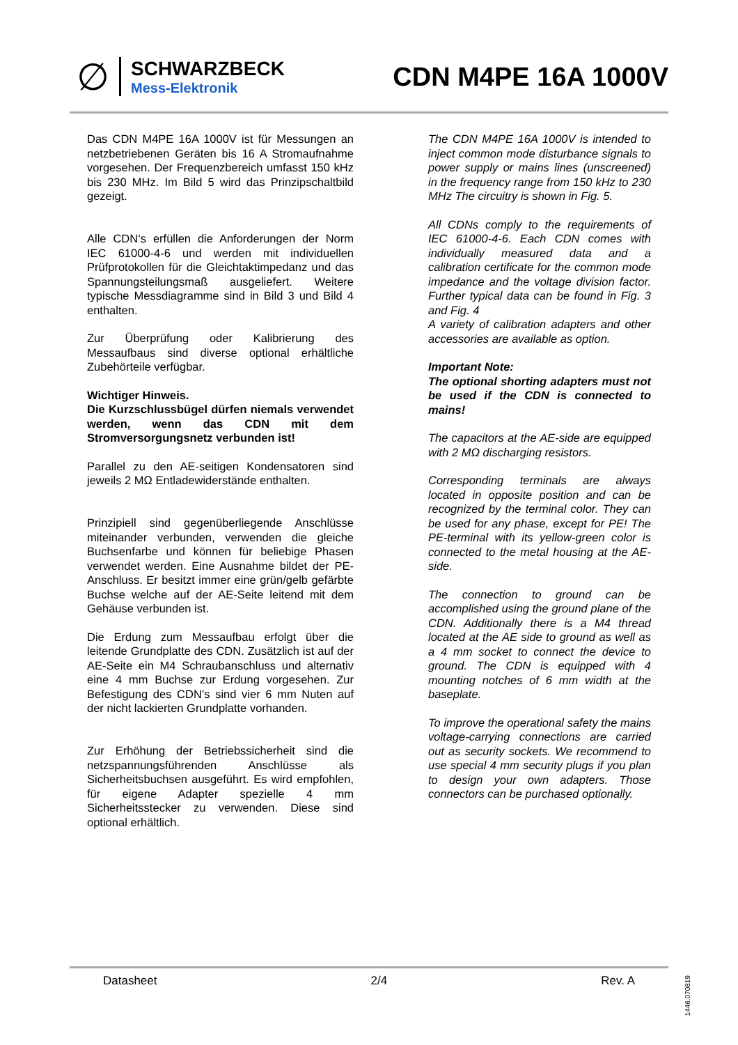∅
SCHWARZBECK
Mess-Elektronik
CDN M4PE 16A 1000V
Das CDN M4PE 16A 1000V ist für Messungen an netzbetriebenen Geräten bis 16 A Stromaufnahme vorgesehen. Der Frequenzbereich umfasst 150 kHz bis 230 MHz. Im Bild 5 wird das Prinzipschaltbild gezeigt.
Alle CDN‘s erfüllen die Anforderungen der Norm IEC 61000-4-6 und werden mit individuellen Prüfprotokollen für die Gleichtaktimpedanz und das Spannungsteilungsmaß ausgeliefert. Weitere typische Messdiagramme sind in Bild 3 und Bild 4 enthalten.
Zur Überprüfung oder Kalibrierung des Messaufbaus sind diverse optional erhältliche Zubehörteile verfügbar.
Wichtiger Hinweis.
Die Kurzschlussbügel dürfen niemals verwendet werden, wenn das CDN mit dem Stromversorgungsnetz verbunden ist!
Parallel zu den AE-seitigen Kondensatoren sind jeweils 2 MΩ Entladewiderstände enthalten.
Prinzipiell sind gegenüberliegende Anschlüsse miteinander verbunden, verwenden die gleiche Buchsenfarbe und können für beliebige Phasen verwendet werden. Eine Ausnahme bildet der PE-Anschluss. Er besitzt immer eine grün/gelb gefärbte Buchse welche auf der AE-Seite leitend mit dem Gehäuse verbunden ist.
Die Erdung zum Messaufbau erfolgt über die leitende Grundplatte des CDN. Zusätzlich ist auf der AE-Seite ein M4 Schraubanschluss und alternativ eine 4 mm Buchse zur Erdung vorgesehen. Zur Befestigung des CDN’s sind vier 6 mm Nuten auf der nicht lackierten Grundplatte vorhanden.
Zur Erhöhung der Betriebssicherheit sind die netzspannungsführenden Anschlüsse als Sicherheitsbuchsen ausgeführt. Es wird empfohlen, für eigene Adapter spezielle 4 mm Sicherheitsstecker zu verwenden. Diese sind optional erhältlich.
The CDN M4PE 16A 1000V is intended to inject common mode disturbance signals to power supply or mains lines (unscreened) in the frequency range from 150 kHz to 230 MHz The circuitry is shown in Fig. 5.
All CDNs comply to the requirements of IEC 61000-4-6. Each CDN comes with individually measured data and a calibration certificate for the common mode impedance and the voltage division factor. Further typical data can be found in Fig. 3 and Fig. 4
A variety of calibration adapters and other accessories are available as option.
Important Note:
The optional shorting adapters must not be used if the CDN is connected to mains!
The capacitors at the AE-side are equipped with 2 MΩ discharging resistors.
Corresponding terminals are always located in opposite position and can be recognized by the terminal color. They can be used for any phase, except for PE! The PE-terminal with its yellow-green color is connected to the metal housing at the AE-side.
The connection to ground can be accomplished using the ground plane of the CDN. Additionally there is a M4 thread located at the AE side to ground as well as a 4 mm socket to connect the device to ground. The CDN is equipped with 4 mounting notches of 6 mm width at the baseplate.
To improve the operational safety the mains voltage-carrying connections are carried out as security sockets. We recommend to use special 4 mm security plugs if you plan to design your own adapters. Those connectors can be purchased optionally.
Datasheet 2/4 Rev. A
1446.070819